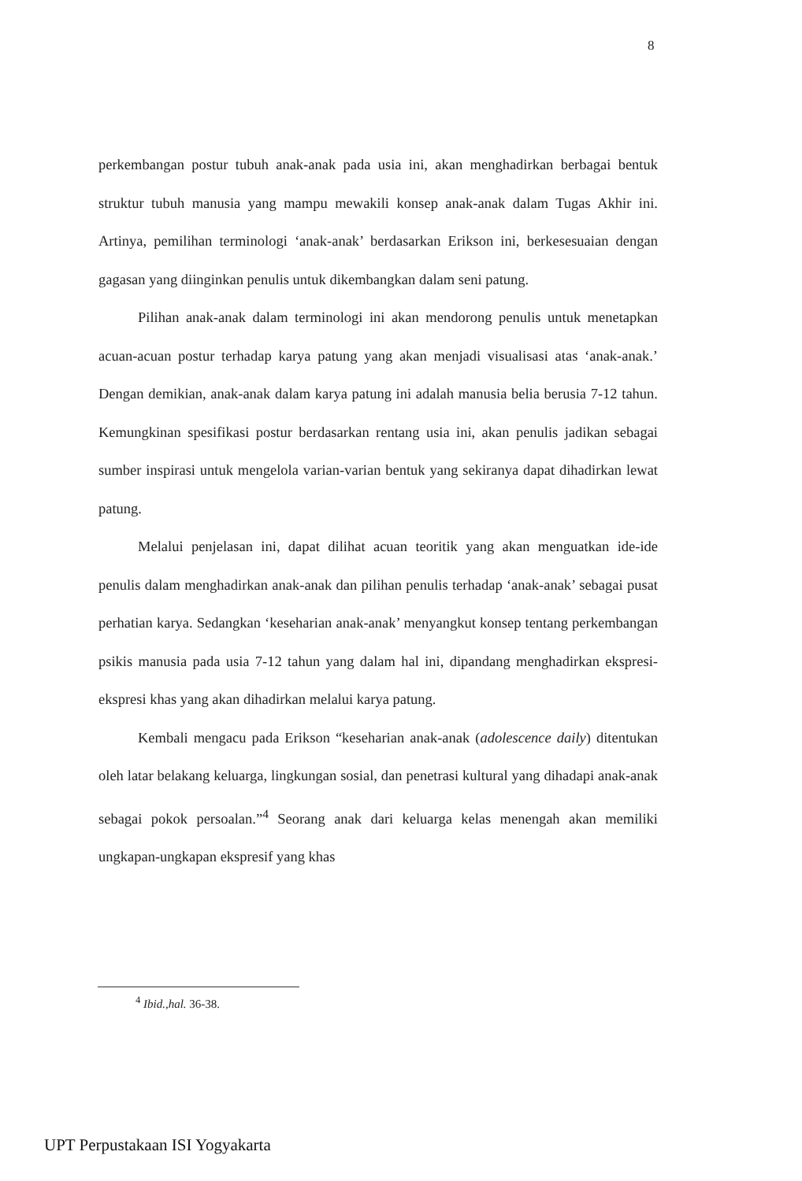8
perkembangan postur tubuh anak-anak pada usia ini, akan menghadirkan berbagai bentuk struktur tubuh manusia yang mampu mewakili konsep anak-anak dalam Tugas Akhir ini. Artinya, pemilihan terminologi ‘anak-anak’ berdasarkan Erikson ini, berkesesuaian dengan gagasan yang diinginkan penulis untuk dikembangkan dalam seni patung.
Pilihan anak-anak dalam terminologi ini akan mendorong penulis untuk menetapkan acuan-acuan postur terhadap karya patung yang akan menjadi visualisasi atas ‘anak-anak.’ Dengan demikian, anak-anak dalam karya patung ini adalah manusia belia berusia 7-12 tahun. Kemungkinan spesifikasi postur berdasarkan rentang usia ini, akan penulis jadikan sebagai sumber inspirasi untuk mengelola varian-varian bentuk yang sekiranya dapat dihadirkan lewat patung.
Melalui penjelasan ini, dapat dilihat acuan teoritik yang akan menguatkan ide-ide penulis dalam menghadirkan anak-anak dan pilihan penulis terhadap ‘anak-anak’ sebagai pusat perhatian karya. Sedangkan ‘keseharian anak-anak’ menyangkut konsep tentang perkembangan psikis manusia pada usia 7-12 tahun yang dalam hal ini, dipandang menghadirkan ekspresi-ekspresi khas yang akan dihadirkan melalui karya patung.
Kembali mengacu pada Erikson “keseharian anak-anak (adolescence daily) ditentukan oleh latar belakang keluarga, lingkungan sosial, dan penetrasi kultural yang dihadapi anak-anak sebagai pokok persoalan.”<sup>4</sup> Seorang anak dari keluarga kelas menengah akan memiliki ungkapan-ungkapan ekspresif yang khas
<sup>4</sup> Ibid.,hal. 36-38.
UPT Perpustakaan ISI Yogyakarta